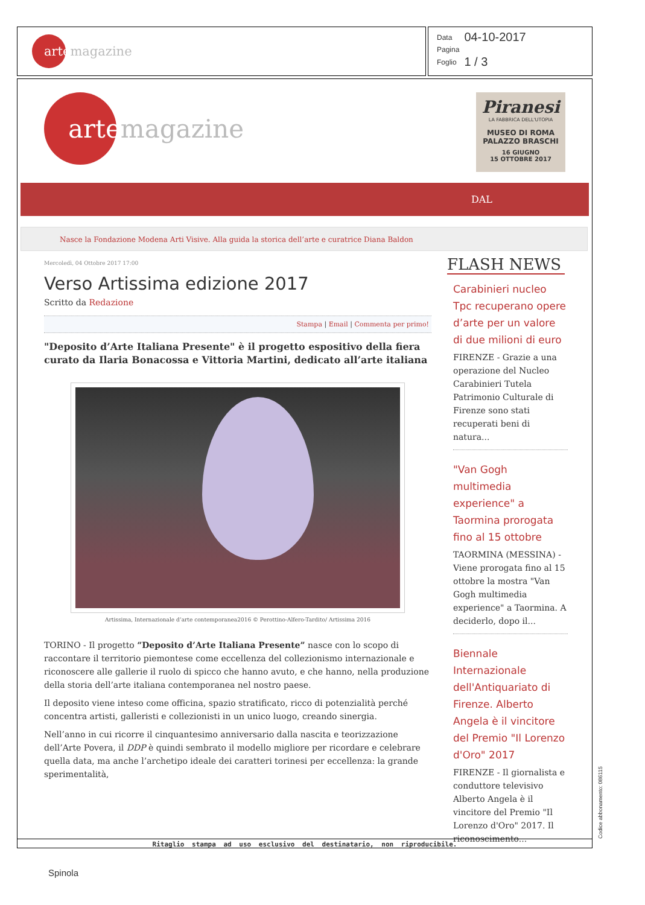artemagazine
| Data | 04-10-2017 |
| Pagina | |
| Foglio | 1 / 3 |
artemagazine
Piranesi
LA FABBRICA DELL'UTOPIA
MUSEO DI ROMA
PALAZZO BRASCHI
16 GIUGNO
15 OTTOBRE 2017
DAL
Nasce la Fondazione Modena Arti Visive. Alla guida la storica dell’arte e curatrice Diana Baldon
Mercoledì, 04 Ottobre 2017 17:00
Verso Artissima edizione 2017
Scritto da Redazione
Stampa | Email | Commenta per primo!
"Deposito d’Arte Italiana Presente" è il progetto espositivo della fiera curato da Ilaria Bonacossa e Vittoria Martini, dedicato all’arte italiana
Artissima, Internazionale d’arte contemporanea2016 © Perottino-Alfero-Tardito/ Artissima 2016
TORINO - Il progetto “Deposito d’Arte Italiana Presente” nasce con lo scopo di raccontare il territorio piemontese come eccellenza del collezionismo internazionale e riconoscere alle gallerie il ruolo di spicco che hanno avuto, e che hanno, nella produzione della storia dell’arte italiana contemporanea nel nostro paese.
Il deposito viene inteso come officina, spazio stratificato, ricco di potenzialità perché concentra artisti, galleristi e collezionisti in un unico luogo, creando sinergia.
Nell’anno in cui ricorre il cinquantesimo anniversario dalla nascita e teorizzazione dell’Arte Povera, il DDP è quindi sembrato il modello migliore per ricordare e celebrare quella data, ma anche l’archetipo ideale dei caratteri torinesi per eccellenza: la grande sperimentalità,
FLASH NEWS
Carabinieri nucleo Tpc recuperano opere d’arte per un valore di due milioni di euro
FIRENZE - Grazie a una operazione del Nucleo Carabinieri Tutela Patrimonio Culturale di Firenze sono stati recuperati beni di natura...
"Van Gogh multimedia experience" a Taormina prorogata fino al 15 ottobre
TAORMINA (MESSINA) - Viene prorogata fino al 15 ottobre la mostra "Van Gogh multimedia experience" a Taormina. A deciderlo, dopo il...
Biennale Internazionale dell'Antiquariato di Firenze. Alberto Angela è il vincitore del Premio "Il Lorenzo d'Oro" 2017
FIRENZE - Il giornalista e conduttore televisivo Alberto Angela è il vincitore del Premio "Il Lorenzo d'Oro" 2017. Il riconoscimento...
Ritaglio stampa ad uso esclusivo del destinatario, non riproducibile. Codice abbonamento: 086115
Spinola